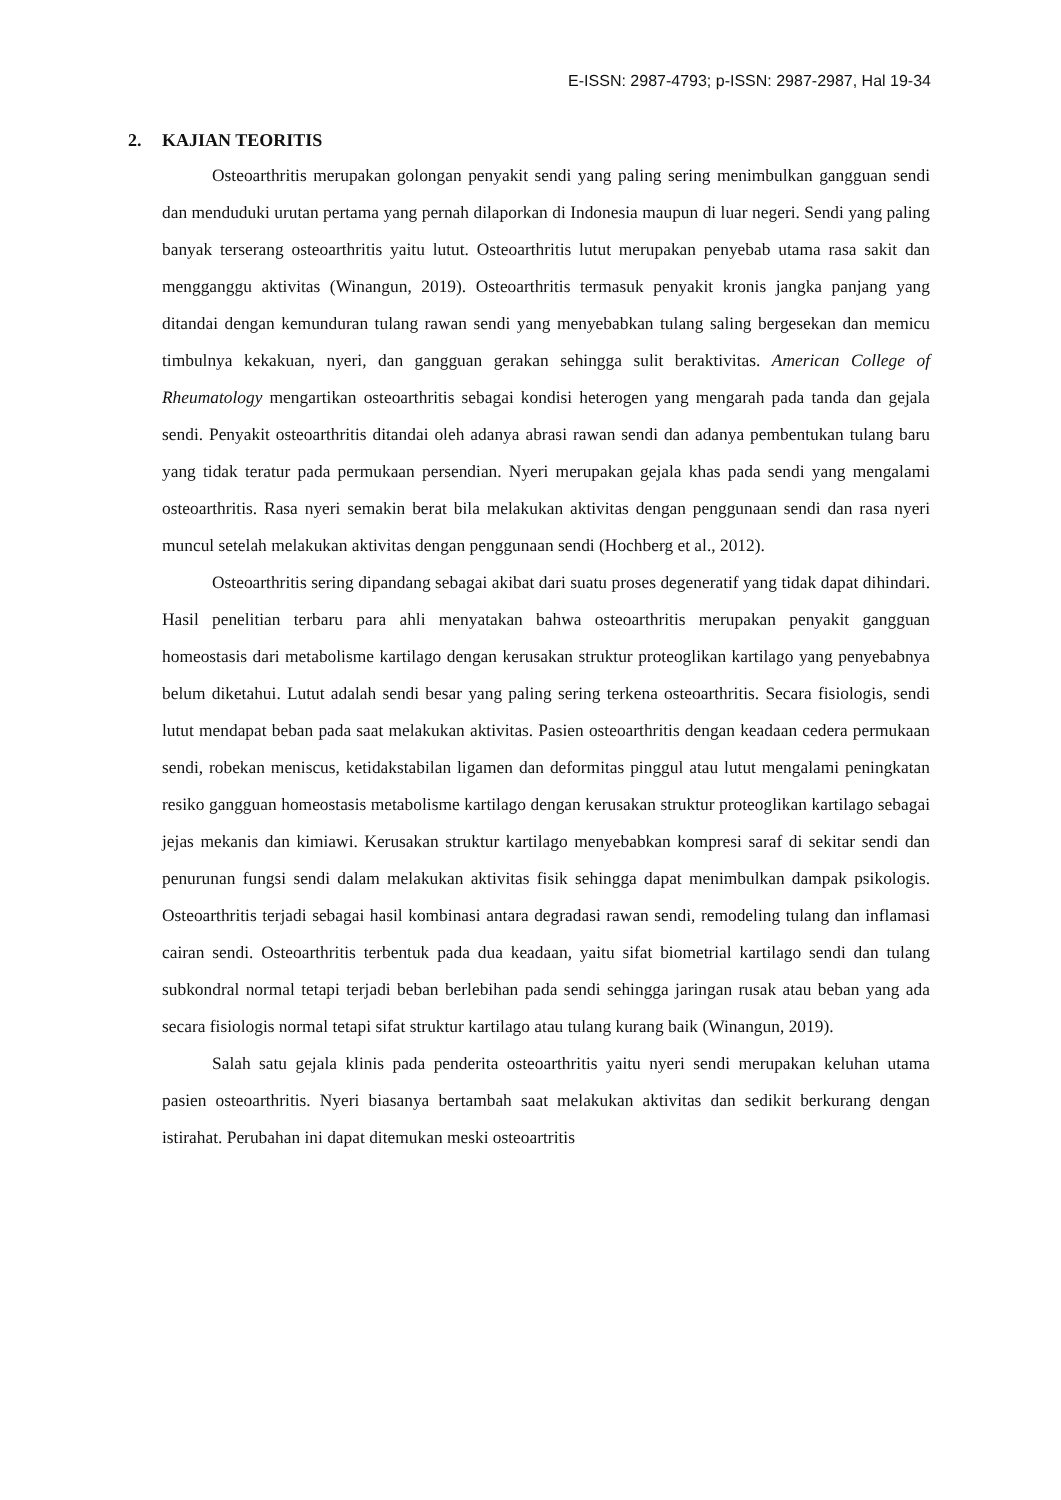E-ISSN: 2987-4793; p-ISSN: 2987-2987, Hal 19-34
2. KAJIAN TEORITIS
Osteoarthritis merupakan golongan penyakit sendi yang paling sering menimbulkan gangguan sendi dan menduduki urutan pertama yang pernah dilaporkan di Indonesia maupun di luar negeri. Sendi yang paling banyak terserang osteoarthritis yaitu lutut. Osteoarthritis lutut merupakan penyebab utama rasa sakit dan mengganggu aktivitas (Winangun, 2019). Osteoarthritis termasuk penyakit kronis jangka panjang yang ditandai dengan kemunduran tulang rawan sendi yang menyebabkan tulang saling bergesekan dan memicu timbulnya kekakuan, nyeri, dan gangguan gerakan sehingga sulit beraktivitas. American College of Rheumatology mengartikan osteoarthritis sebagai kondisi heterogen yang mengarah pada tanda dan gejala sendi. Penyakit osteoarthritis ditandai oleh adanya abrasi rawan sendi dan adanya pembentukan tulang baru yang tidak teratur pada permukaan persendian. Nyeri merupakan gejala khas pada sendi yang mengalami osteoarthritis. Rasa nyeri semakin berat bila melakukan aktivitas dengan penggunaan sendi dan rasa nyeri muncul setelah melakukan aktivitas dengan penggunaan sendi (Hochberg et al., 2012).
Osteoarthritis sering dipandang sebagai akibat dari suatu proses degeneratif yang tidak dapat dihindari. Hasil penelitian terbaru para ahli menyatakan bahwa osteoarthritis merupakan penyakit gangguan homeostasis dari metabolisme kartilago dengan kerusakan struktur proteoglikan kartilago yang penyebabnya belum diketahui. Lutut adalah sendi besar yang paling sering terkena osteoarthritis. Secara fisiologis, sendi lutut mendapat beban pada saat melakukan aktivitas. Pasien osteoarthritis dengan keadaan cedera permukaan sendi, robekan meniscus, ketidakstabilan ligamen dan deformitas pinggul atau lutut mengalami peningkatan resiko gangguan homeostasis metabolisme kartilago dengan kerusakan struktur proteoglikan kartilago sebagai jejas mekanis dan kimiawi. Kerusakan struktur kartilago menyebabkan kompresi saraf di sekitar sendi dan penurunan fungsi sendi dalam melakukan aktivitas fisik sehingga dapat menimbulkan dampak psikologis. Osteoarthritis terjadi sebagai hasil kombinasi antara degradasi rawan sendi, remodeling tulang dan inflamasi cairan sendi. Osteoarthritis terbentuk pada dua keadaan, yaitu sifat biometrial kartilago sendi dan tulang subkondral normal tetapi terjadi beban berlebihan pada sendi sehingga jaringan rusak atau beban yang ada secara fisiologis normal tetapi sifat struktur kartilago atau tulang kurang baik (Winangun, 2019).
Salah satu gejala klinis pada penderita osteoarthritis yaitu nyeri sendi merupakan keluhan utama pasien osteoarthritis. Nyeri biasanya bertambah saat melakukan aktivitas dan sedikit berkurang dengan istirahat. Perubahan ini dapat ditemukan meski osteoartritis